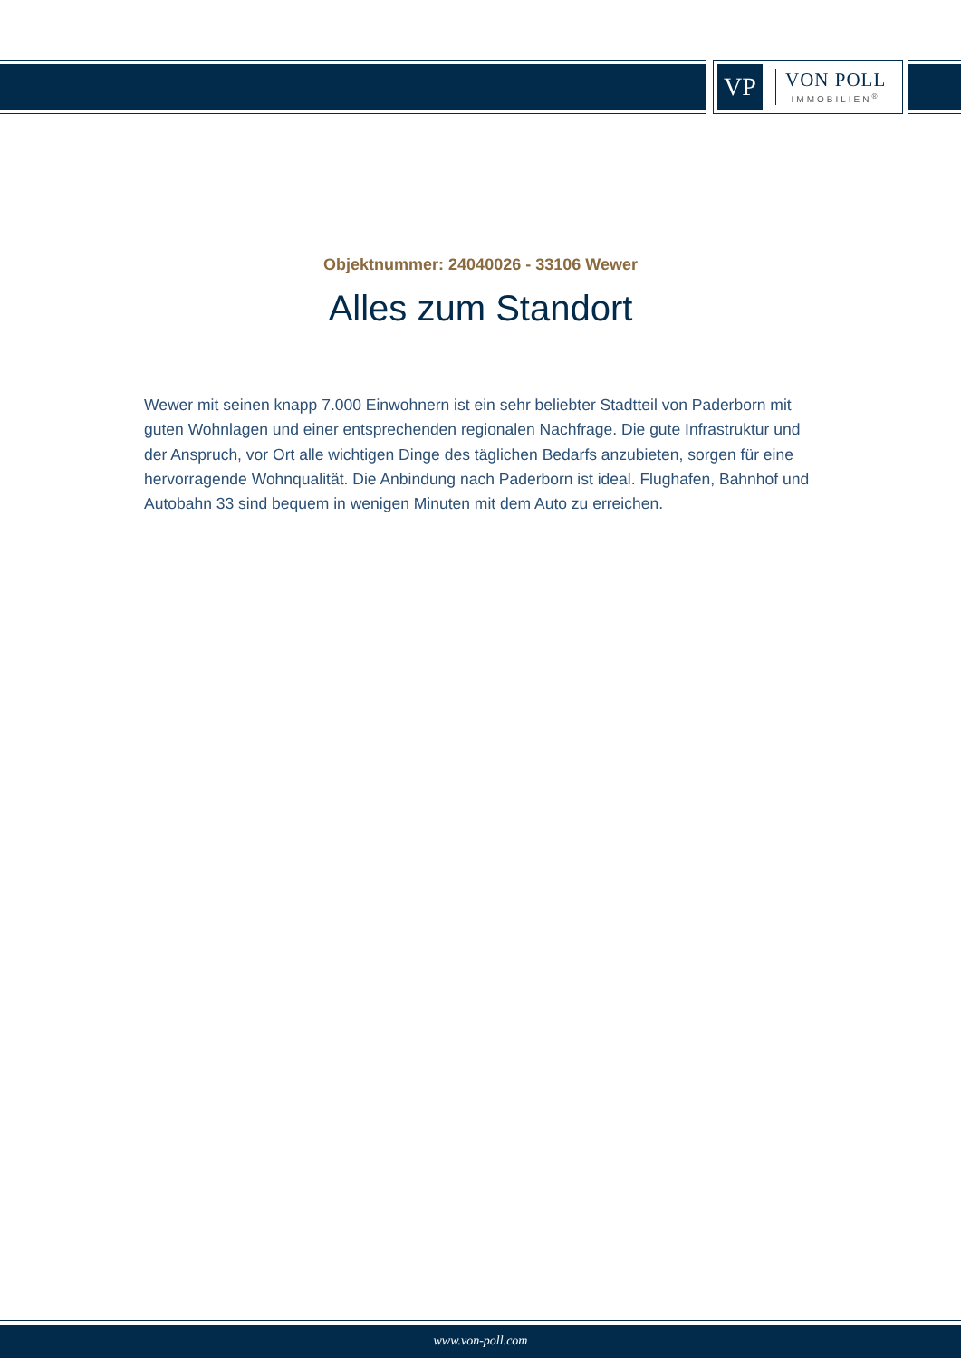VP
VON POLL
IMMOBILIEN<sup>®</sup>
Objektnummer: 24040026 - 33106 Wewer
Alles zum Standort
Wewer mit seinen knapp 7.000 Einwohnern ist ein sehr beliebter Stadtteil von Paderborn mit guten Wohnlagen und einer entsprechenden regionalen Nachfrage. Die gute Infrastruktur und der Anspruch, vor Ort alle wichtigen Dinge des täglichen Bedarfs anzubieten, sorgen für eine hervorragende Wohnqualität. Die Anbindung nach Paderborn ist ideal. Flughafen, Bahnhof und Autobahn 33 sind bequem in wenigen Minuten mit dem Auto zu erreichen.
www.von-poll.com